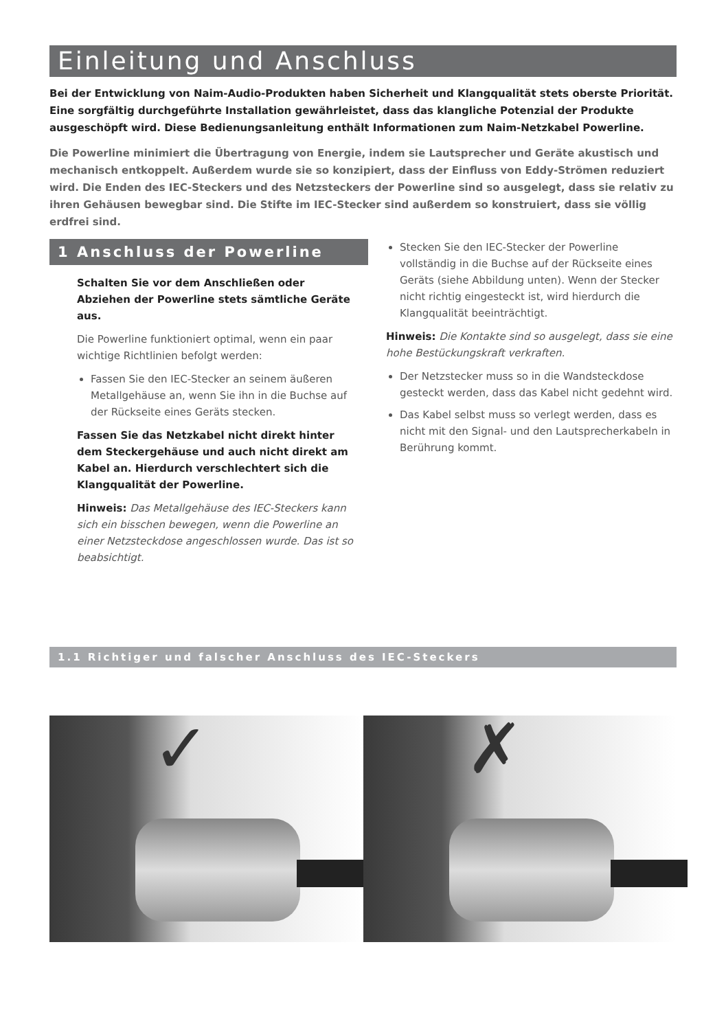Einleitung und Anschluss
Bei der Entwicklung von Naim-Audio-Produkten haben Sicherheit und Klangqualität stets oberste Priorität. Eine sorgfältig durchgeführte Installation gewährleistet, dass das klangliche Potenzial der Produkte ausgeschöpft wird. Diese Bedienungsanleitung enthält Informationen zum Naim-Netzkabel Powerline.
Die Powerline minimiert die Übertragung von Energie, indem sie Lautsprecher und Geräte akustisch und mechanisch entkoppelt. Außerdem wurde sie so konzipiert, dass der Einfluss von Eddy-Strömen reduziert wird. Die Enden des IEC-Steckers und des Netzsteckers der Powerline sind so ausgelegt, dass sie relativ zu ihren Gehäusen bewegbar sind. Die Stifte im IEC-Stecker sind außerdem so konstruiert, dass sie völlig erdfrei sind.
1 Anschluss der Powerline
Schalten Sie vor dem Anschließen oder Abziehen der Powerline stets sämtliche Geräte aus.
Die Powerline funktioniert optimal, wenn ein paar wichtige Richtlinien befolgt werden:
Fassen Sie den IEC-Stecker an seinem äußeren Metallgehäuse an, wenn Sie ihn in die Buchse auf der Rückseite eines Geräts stecken.
Fassen Sie das Netzkabel nicht direkt hinter dem Steckergehäuse und auch nicht direkt am Kabel an. Hierdurch verschlechtert sich die Klangqualität der Powerline.
Hinweis: Das Metallgehäuse des IEC-Steckers kann sich ein bisschen bewegen, wenn die Powerline an einer Netzsteckdose angeschlossen wurde. Das ist so beabsichtigt.
Stecken Sie den IEC-Stecker der Powerline vollständig in die Buchse auf der Rückseite eines Geräts (siehe Abbildung unten). Wenn der Stecker nicht richtig eingesteckt ist, wird hierdurch die Klangqualität beeinträchtigt.
Hinweis: Die Kontakte sind so ausgelegt, dass sie eine hohe Bestückungskraft verkraften.
Der Netzstecker muss so in die Wandsteckdose gesteckt werden, dass das Kabel nicht gedehnt wird.
Das Kabel selbst muss so verlegt werden, dass es nicht mit den Signal- und den Lautsprecherkabeln in Berührung kommt.
1.1 Richtiger und falscher Anschluss des IEC-Steckers
✓
✗